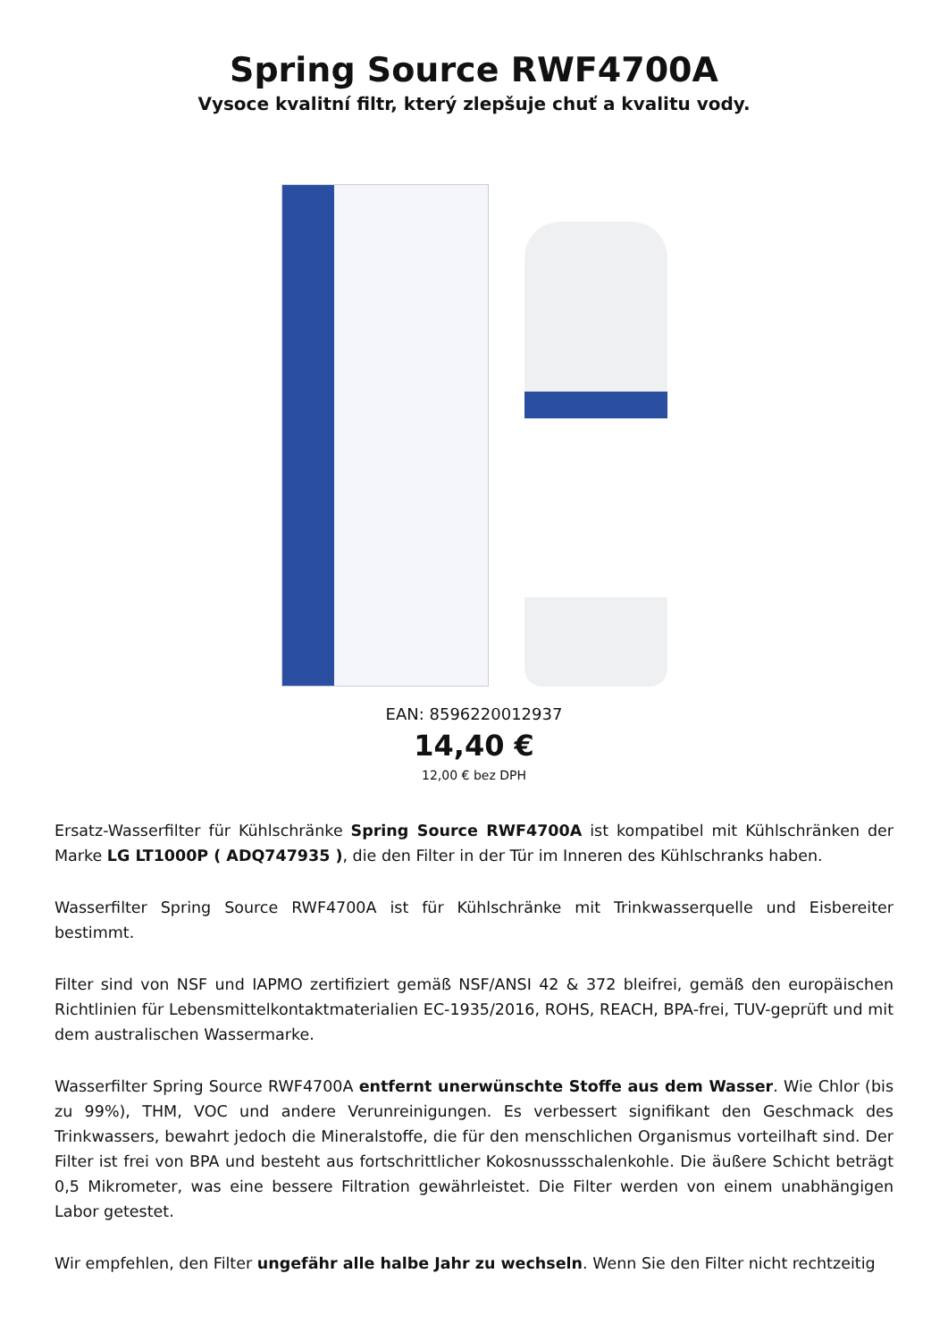Spring Source RWF4700A
Vysoce kvalitní filtr, který zlepšuje chuť a kvalitu vody.
EAN: 8596220012937
14,40 €
12,00 € bez DPH
Ersatz-Wasserfilter für Kühlschränke Spring Source RWF4700A ist kompatibel mit Kühlschränken der Marke LG LT1000P ( ADQ747935 ), die den Filter in der Tür im Inneren des Kühlschranks haben.
Wasserfilter Spring Source RWF4700A ist für Kühlschränke mit Trinkwasserquelle und Eisbereiter bestimmt.
Filter sind von NSF und IAPMO zertifiziert gemäß NSF/ANSI 42 & 372 bleifrei, gemäß den europäischen Richtlinien für Lebensmittelkontaktmaterialien EC-1935/2016, ROHS, REACH, BPA-frei, TUV-geprüft und mit dem australischen Wassermarke.
Wasserfilter Spring Source RWF4700A entfernt unerwünschte Stoffe aus dem Wasser. Wie Chlor (bis zu 99%), THM, VOC und andere Verunreinigungen. Es verbessert signifikant den Geschmack des Trinkwassers, bewahrt jedoch die Mineralstoffe, die für den menschlichen Organismus vorteilhaft sind. Der Filter ist frei von BPA und besteht aus fortschrittlicher Kokosnussschalenkohle. Die äußere Schicht beträgt 0,5 Mikrometer, was eine bessere Filtration gewährleistet. Die Filter werden von einem unabhängigen Labor getestet.
Wir empfehlen, den Filter ungefähr alle halbe Jahr zu wechseln. Wenn Sie den Filter nicht rechtzeitig